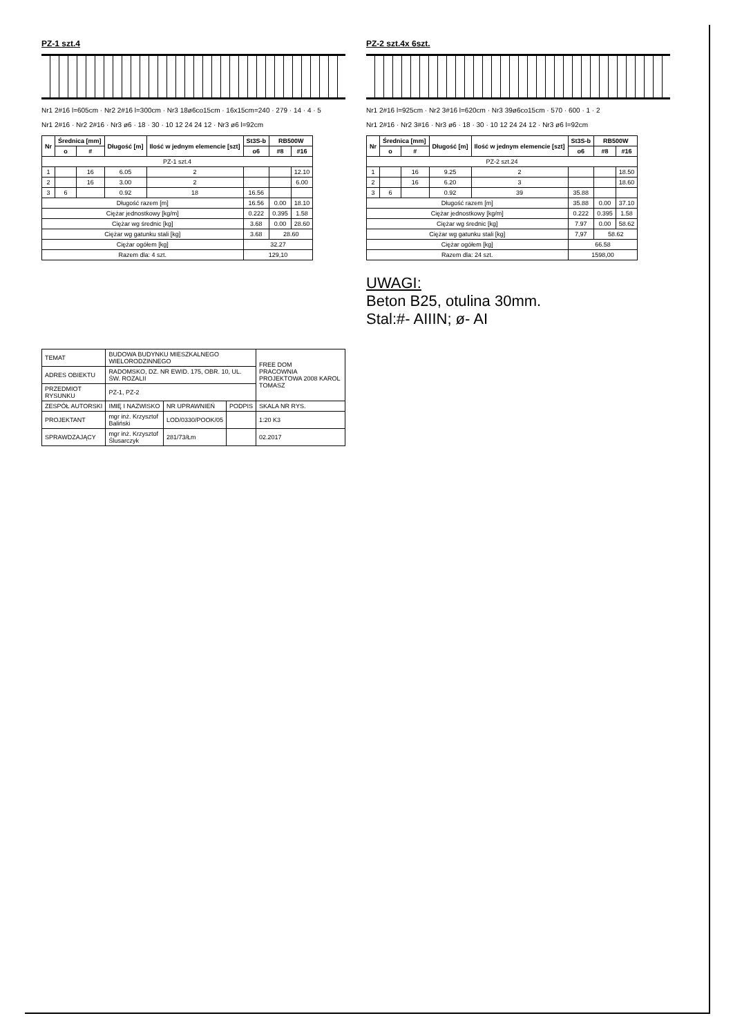PZ-1 szt.4
Nr1 2#16 l=605cm · Nr2 2#16 l=300cm · Nr3 18ø6co15cm · 16x15cm=240 · 279 · 14 · 4 · 5
Nr1 2#16 · Nr2 2#16 · Nr3 ø6 · 18 · 30 · 10 12 24 24 12 · Nr3 ø6 l=92cm
| Nr | Średnica [mm] | | Długość [m] | Ilość w jednym elemencie [szt] | St3S-b | RB500W | |
| --- | --- | --- | --- | --- | --- | --- | --- |
| | o | # | | | o6 | #8 | #16 |
| PZ-1 szt.4 | | | | | | | |
| 1 | | 16 | 6.05 | 2 | | | 12.10 |
| 2 | | 16 | 3.00 | 2 | | | 6.00 |
| 3 | 6 | | 0.92 | 18 | 16.56 | | |
| Długość razem [m] | | | | | 16.56 | 0.00 | 18.10 |
| Ciężar jednostkowy [kg/m] | | | | | 0.222 | 0.395 | 1.58 |
| Ciężar wg średnic [kg] | | | | | 3.68 | 0.00 | 28.60 |
| Ciężar wg gatunku stali [kg] | | | | | 3.68 | 28.60 | |
| Ciężar ogółem [kg] | | | | | 32.27 | | |
| Razem dla: 4 szt. | | | | | 129,10 | | |
PZ-2 szt.4x 6szt.
Nr1 2#16 l=925cm · Nr2 3#16 l=620cm · Nr3 39ø6co15cm · 570 · 600 · 1 · 2
Nr1 2#16 · Nr2 3#16 · Nr3 ø6 · 18 · 30 · 10 12 24 24 12 · Nr3 ø6 l=92cm
| Nr | Średnica [mm] | | Długość [m] | Ilość w jednym elemencie [szt] | St3S-b | RB500W | |
| --- | --- | --- | --- | --- | --- | --- | --- |
| | o | # | | | o6 | #8 | #16 |
| PZ-2 szt.24 | | | | | | | |
| 1 | | 16 | 9.25 | 2 | | | 18.50 |
| 2 | | 16 | 6.20 | 3 | | | 18.60 |
| 3 | 6 | | 0.92 | 39 | 35.88 | | |
| Długość razem [m] | | | | | 35.88 | 0.00 | 37.10 |
| Ciężar jednostkowy [kg/m] | | | | | 0.222 | 0.395 | 1.58 |
| Ciężar wg średnic [kg] | | | | | 7.97 | 0.00 | 58.62 |
| Ciężar wg gatunku stali [kg] | | | | | 7,97 | 58.62 | |
| Ciężar ogółem [kg] | | | | | 66.58 | | |
| Razem dla: 24 szt. | | | | | 1598,00 | | |
UWAGI:
Beton B25, otulina 30mm.
Stal:#- AIIIN; ø- AI
| TEMAT | BUDOWA BUDYNKU MIESZKALNEGO WIELORODZINNEGO | | | FREE DOM PRACOWNIA PROJEKTOWA 2008 KAROL TOMASZ |
| ADRES OBIEKTU | RADOMSKO, DZ. NR EWID. 175, OBR. 10, UL. ŚW. ROZALII | | | |
| PRZEDMIOT RYSUNKU | PZ-1, PZ-2 | | | |
| ZESPÓŁ AUTORSKI | IMIĘ I NAZWISKO | NR UPRAWNIEŃ | PODPIS | SKALA NR RYS. |
| PROJEKTANT | mgr inż. Krzysztof Baliński | LOD/0330/POOK/05 | | 1:20 K3 |
| SPRAWDZAJĄCY | mgr inż. Krzysztof Ślusarczyk | 281/73/Łm | | 02.2017 |